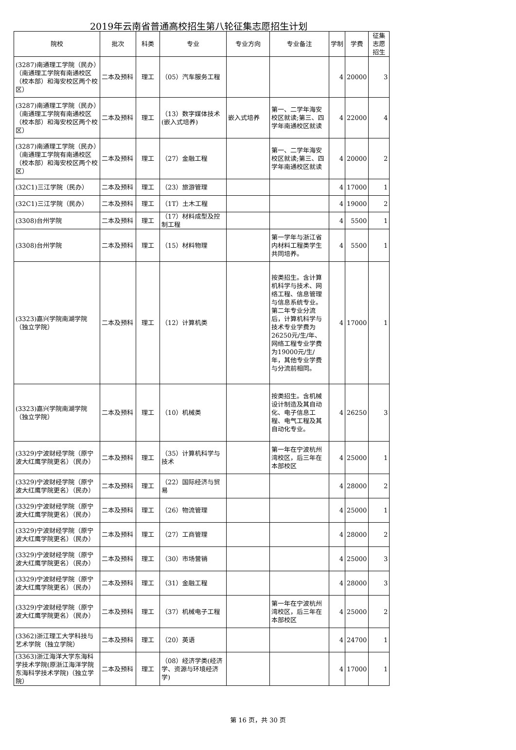2019年云南省普通高校招生第八轮征集志愿招生计划
| 院校 | 批次 | 科类 | 专业 | 专业方向 | 专业备注 | 学制 | 学费 | 征集志愿招生 |
| --- | --- | --- | --- | --- | --- | --- | --- | --- |
| (3287)南通理工学院（民办）（南通理工学院有南通校区（校本部）和海安校区两个校区） | 二本及预科 | 理工 | （05）汽车服务工程 | | | 4 | 20000 | 3 |
| (3287)南通理工学院（民办）（南通理工学院有南通校区（校本部）和海安校区两个校区） | 二本及预科 | 理工 | （13）数字媒体技术(嵌入式培养) | 嵌入式培养 | 第一、二学年海安校区就读;第三、四学年南通校区就读 | 4 | 22000 | 4 |
| (3287)南通理工学院（民办）（南通理工学院有南通校区（校本部）和海安校区两个校区） | 二本及预科 | 理工 | （27）金融工程 | | 第一、二学年海安校区就读;第三、四学年南通校区就读 | 4 | 20000 | 2 |
| (32C1)三江学院（民办） | 二本及预科 | 理工 | （23）旅游管理 | | | 4 | 17000 | 1 |
| (32C1)三江学院（民办） | 二本及预科 | 理工 | （1T）土木工程 | | | 4 | 19000 | 2 |
| (3308)台州学院 | 二本及预科 | 理工 | （17）材料成型及控制工程 | | | 4 | 5500 | 1 |
| (3308)台州学院 | 二本及预科 | 理工 | （15）材料物理 | | 第一学年与浙江省内材料工程类学生共同培养。 | 4 | 5500 | 1 |
| (3323)嘉兴学院南湖学院（独立学院） | 二本及预科 | 理工 | （12）计算机类 | | 按类招生。含计算机科学与技术、网络工程、信息管理与信息系统专业。第二年专业分流后，计算机科学与技术专业学费为26250元/生/年、网络工程专业学费为19000元/生/年，其他专业学费与分流前相同。 | 4 | 17000 | 1 |
| (3323)嘉兴学院南湖学院（独立学院） | 二本及预科 | 理工 | （10）机械类 | | 按类招生。含机械设计制造及其自动化、电子信息工程、电气工程及其自动化专业。 | 4 | 26250 | 3 |
| (3329)宁波财经学院（原宁波大红鹰学院更名）（民办） | 二本及预科 | 理工 | （35）计算机科学与技术 | | 第一年在宁波杭州湾校区，后三年在本部校区 | 4 | 25000 | 1 |
| (3329)宁波财经学院（原宁波大红鹰学院更名）（民办） | 二本及预科 | 理工 | （22）国际经济与贸易 | | | 4 | 28000 | 2 |
| (3329)宁波财经学院（原宁波大红鹰学院更名）（民办） | 二本及预科 | 理工 | （26）物流管理 | | | 4 | 25000 | 1 |
| (3329)宁波财经学院（原宁波大红鹰学院更名）（民办） | 二本及预科 | 理工 | （27）工商管理 | | | 4 | 28000 | 2 |
| (3329)宁波财经学院（原宁波大红鹰学院更名）（民办） | 二本及预科 | 理工 | （30）市场营销 | | | 4 | 25000 | 3 |
| (3329)宁波财经学院（原宁波大红鹰学院更名）（民办） | 二本及预科 | 理工 | （31）金融工程 | | | 4 | 28000 | 3 |
| (3329)宁波财经学院（原宁波大红鹰学院更名）（民办） | 二本及预科 | 理工 | （37）机械电子工程 | | 第一年在宁波杭州湾校区，后三年在本部校区 | 4 | 25000 | 2 |
| (3362)浙江理工大学科技与艺术学院（独立学院） | 二本及预科 | 理工 | （20）英语 | | | 4 | 24700 | 1 |
| (3363)浙江海洋大学东海科学技术学院(原浙江海洋学院东海科学技术学院)（独立学院） | 二本及预科 | 理工 | （08）经济学类(经济学、资源与环境经济学) | | | 4 | 17000 | 1 |
第 16 页，共 30 页